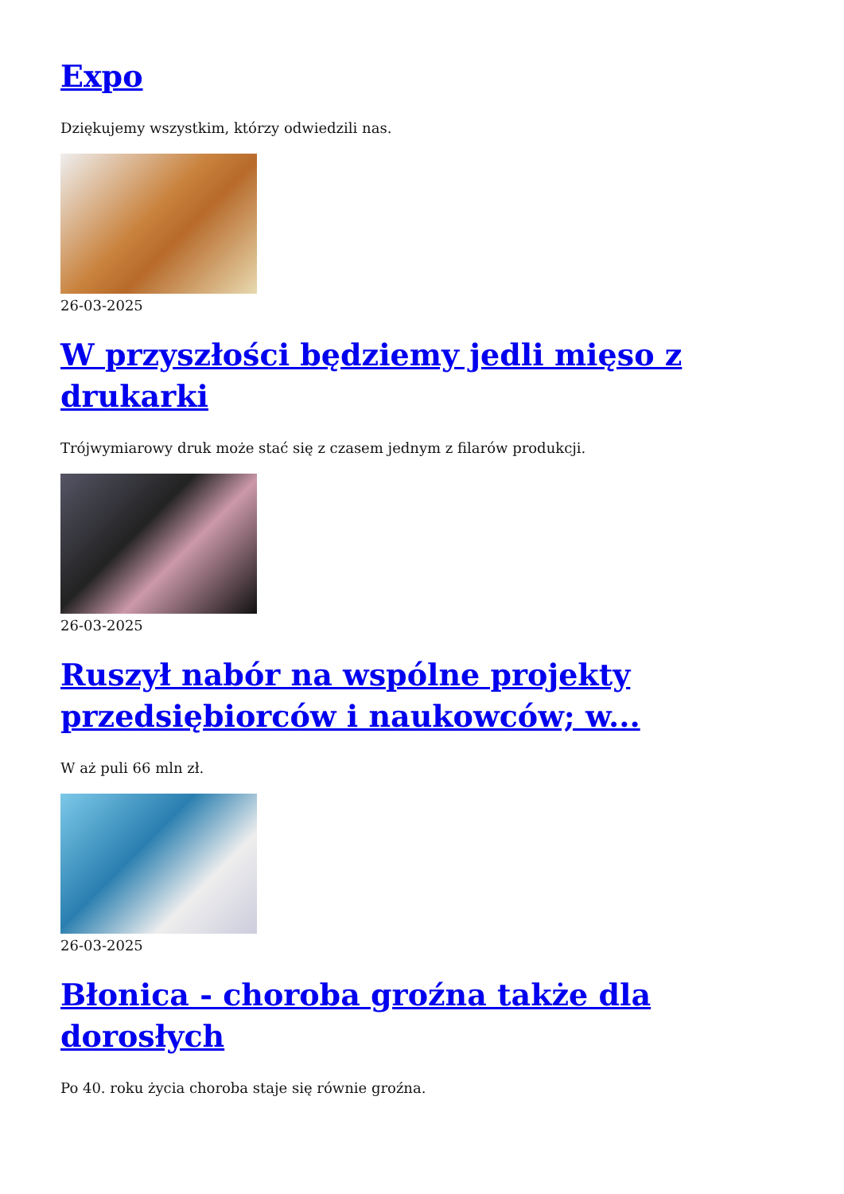Expo
Dziękujemy wszystkim, którzy odwiedzili nas.
26-03-2025
W przyszłości będziemy jedli mięso z drukarki
Trójwymiarowy druk może stać się z czasem jednym z filarów produkcji.
26-03-2025
Ruszył nabór na wspólne projekty przedsiębiorców i naukowców; w...
W aż puli 66 mln zł.
26-03-2025
Błonica - choroba groźna także dla dorosłych
Po 40. roku życia choroba staje się równie groźna.